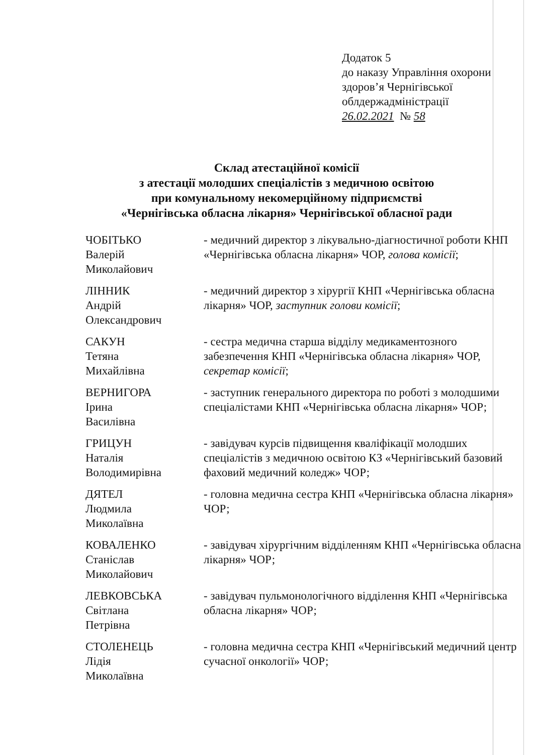Додаток 5
до наказу Управління охорони
здоров’я Чернігівської
облдержадміністрації
26.02.2021 № 58
Склад атестаційної комісії
з атестації молодших спеціалістів з медичною освітою
при комунальному некомерційному підприємстві
«Чернігівська обласна лікарня» Чернігівської обласної ради
ЧОБІТЬКО
Валерій
Миколайович
- медичний директор з лікувально-діагностичної роботи КНП «Чернігівська обласна лікарня» ЧОР, голова комісії;
ЛІННИК
Андрій
Олександрович
- медичний директор з хірургії КНП «Чернігівська обласна лікарня» ЧОР, заступник голови комісії;
САКУН
Тетяна
Михайлівна
- сестра медична старша відділу медикаментозного забезпечення КНП «Чернігівська обласна лікарня» ЧОР, секретар комісії;
ВЕРНИГОРА
Ірина
Василівна
- заступник генерального директора по роботі з молодшими спеціалістами КНП «Чернігівська обласна лікарня» ЧОР;
ГРИЦУН
Наталія
Володимирівна
- завідувач курсів підвищення кваліфікації молодших спеціалістів з медичною освітою КЗ «Чернігівський базовий фаховий медичний коледж» ЧОР;
ДЯТЕЛ
Людмила
Миколаївна
- головна медична сестра КНП «Чернігівська обласна лікарня» ЧОР;
КОВАЛЕНКО
Станіслав
Миколайович
- завідувач хірургічним відділенням КНП «Чернігівська обласна лікарня» ЧОР;
ЛЕВКОВСЬКА
Світлана
Петрівна
- завідувач пульмонологічного відділення КНП «Чернігівська обласна лікарня» ЧОР;
СТОЛЕНЕЦЬ
Лідія
Миколаївна
- головна медична сестра КНП «Чернігівський медичний центр сучасної онкології» ЧОР;